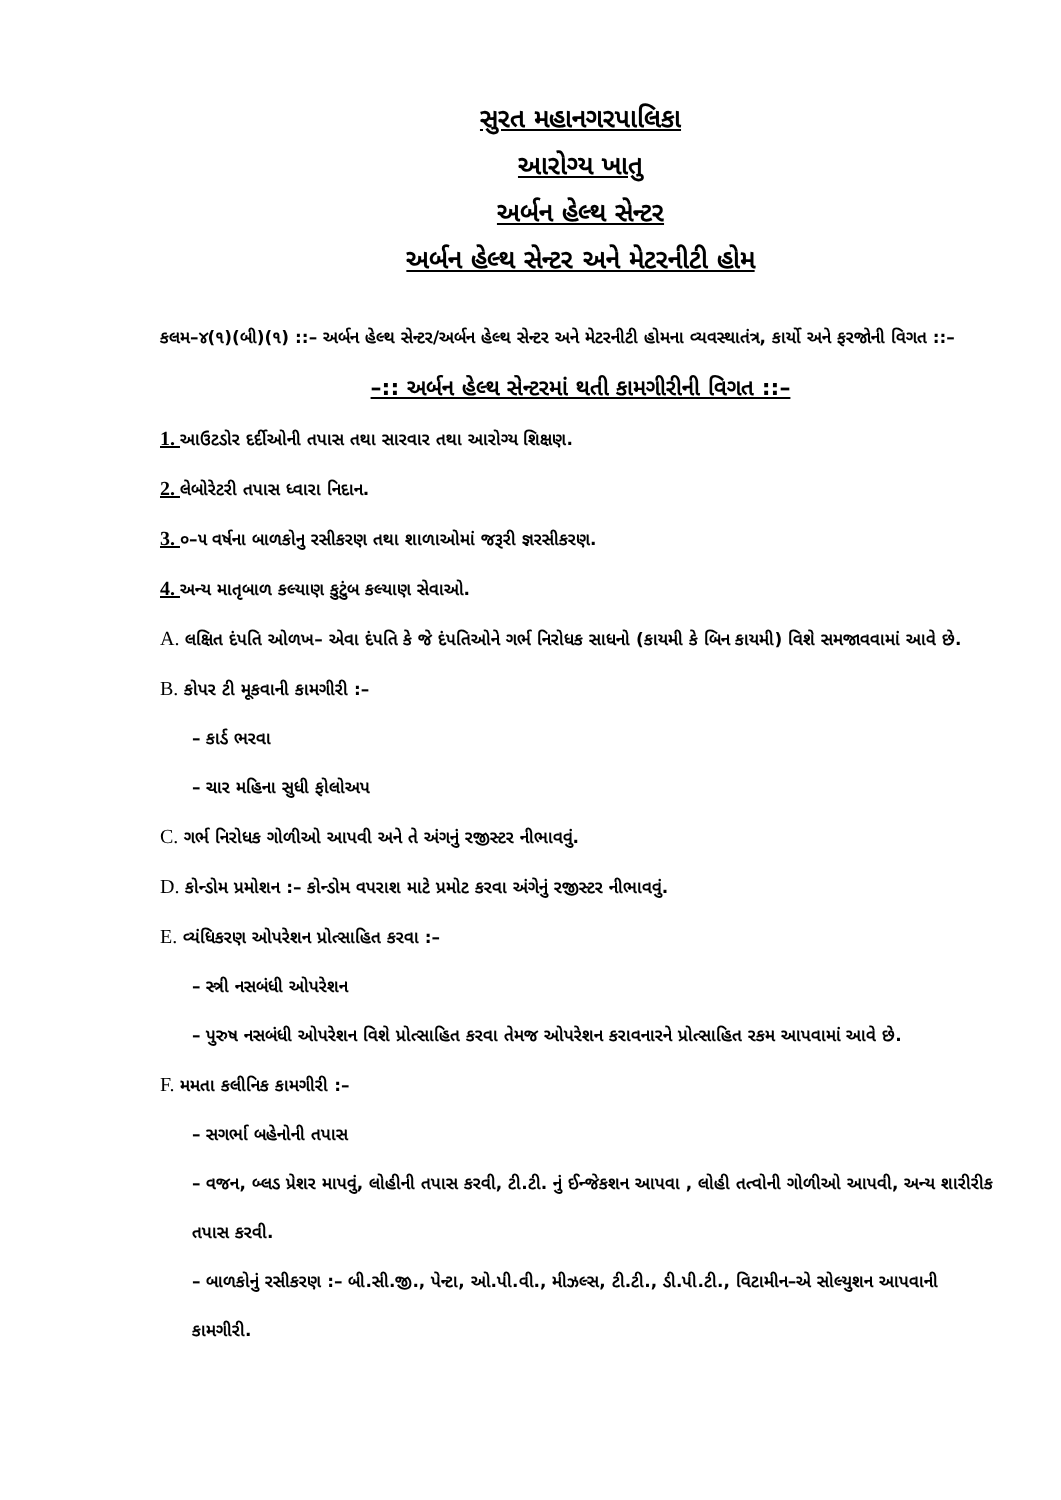સુરત મહાનગરપાલિકા
આરોગ્ય ખાતુ
અર્બન હેલ્થ સેન્ટર
અર્બન હેલ્થ સેન્ટર અને મેટરનીટી હોમ
કલમ–૪(૧)(બી)(૧) ::– અર્બન હેલ્થ સેન્ટર/અર્બન હેલ્થ સેન્ટર અને મેટરનીટી હોમના વ્યવસ્થાતંત્ર, કાર્યો અને ફરજોની વિગત ::–
–:: અર્બન હેલ્થ સેન્ટરમાં થતી કામગીરીની વિગત ::–
1. આઉટડોર દર્દીઓની તપાસ તથા સારવાર તથા આરોગ્ય શિક્ષણ.
2. લેબોરેટરી તપાસ ધ્વારા નિદાન.
3. ૦–૫ વર્ષના બાળકોનુ રસીકરણ તથા શાળાઓમાં જરૂરી જ્ઞરસીકરણ.
4. અન્ય માતૃબાળ કલ્યાણ કુટુંબ કલ્યાણ સેવાઓ.
A. લક્ષિત દંપતિ ઓળખ– એવા દંપતિ કે જે દંપતિઓને ગર્ભ નિરોધક સાધનો (કાયમી કે બિન કાયમી) વિશે સમજાવવામાં આવે છે.
B. કોપર ટી મૂકવાની કામગીરી :–
– કાર્ડ ભરવા
– ચાર મહિના સુધી ફોલોઅપ
C. ગર્ભ નિરોધક ગોળીઓ આપવી અને તે અંગનું રજીસ્ટર નીભાવવું.
D. કોન્ડોમ પ્રમોશન :– કોન્ડોમ વપરાશ માટે પ્રમોટ કરવા અંગેનું રજીસ્ટર નીભાવવું.
E. વ્યંધિકરણ ઓપરેશન પ્રોત્સાહિત કરવા :–
– સ્ત્રી નસબંધી ઓપરેશન
– પુરુષ નસબંધી ઓપરેશન વિશે પ્રોત્સાહિત કરવા તેમજ ઓપરેશન કરાવનારને પ્રોત્સાહિત રકમ આપવામાં આવે છે.
F. મમતા કલીનિક કામગીરી :–
– સગર્ભા બહેનોની તપાસ
– વજન, બ્લડ પ્રેશર માપવું, લોહીની તપાસ કરવી, ટી.ટી. નું ઈન્જેકશન આપવા , લોહી તત્વોની ગોળીઓ આપવી, અન્ય શારીરીક તપાસ કરવી.
– બાળકોનું રસીકરણ :– બી.સી.જી., પેન્ટા, ઓ.પી.વી., મીઝલ્સ, ટી.ટી., ડી.પી.ટી., વિટામીન–એ સોલ્યુશન આપવાની કામગીરી.